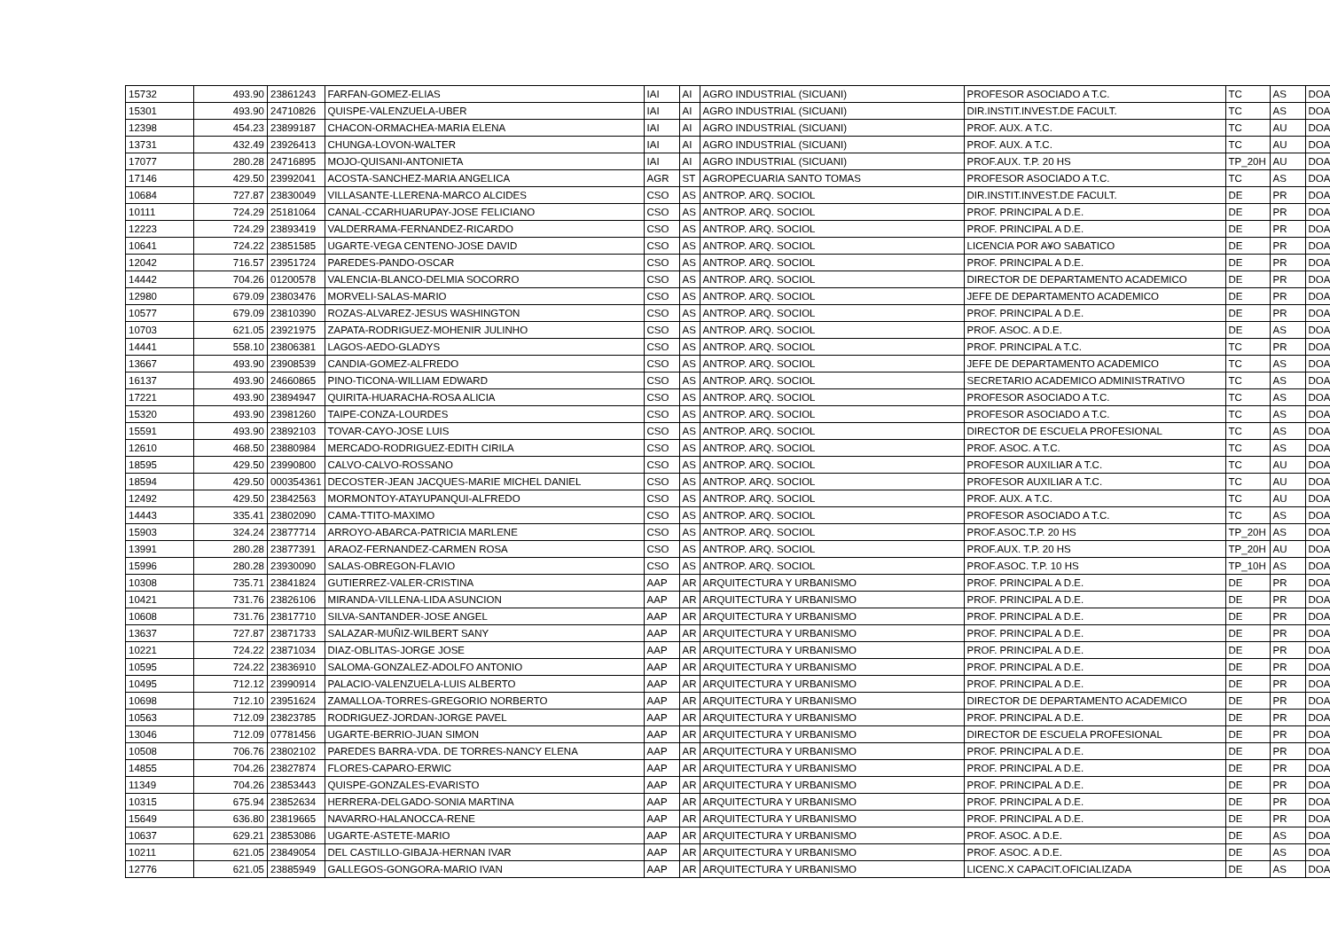| 15732 | 493.90 | 23861243 | FARFAN-GOMEZ-ELIAS | IAI | AI | AGRO INDUSTRIAL (SICUANI) | PROFESOR ASOCIADO A T.C. | TC | AS | DOA |
| 15301 | 493.90 | 24710826 | QUISPE-VALENZUELA-UBER | IAI | AI | AGRO INDUSTRIAL (SICUANI) | DIR.INSTIT.INVEST.DE FACULT. | TC | AS | DOA |
| 12398 | 454.23 | 23899187 | CHACON-ORMACHEA-MARIA ELENA | IAI | AI | AGRO INDUSTRIAL (SICUANI) | PROF. AUX. A T.C. | TC | AU | DOA |
| 13731 | 432.49 | 23926413 | CHUNGA-LOVON-WALTER | IAI | AI | AGRO INDUSTRIAL (SICUANI) | PROF. AUX. A T.C. | TC | AU | DOA |
| 17077 | 280.28 | 24716895 | MOJO-QUISANI-ANTONIETA | IAI | AI | AGRO INDUSTRIAL (SICUANI) | PROF.AUX. T.P. 20 HS | TP_20H | AU | DOA |
| 17146 | 429.50 | 23992041 | ACOSTA-SANCHEZ-MARIA ANGELICA | AGR | ST | AGROPECUARIA SANTO TOMAS | PROFESOR ASOCIADO A T.C. | TC | AS | DOA |
| 10684 | 727.87 | 23830049 | VILLASANTE-LLERENA-MARCO ALCIDES | CSO | AS | ANTROP. ARQ. SOCIOL | DIR.INSTIT.INVEST.DE FACULT. | DE | PR | DOA |
| 10111 | 724.29 | 25181064 | CANAL-CCARHUARUPAY-JOSE FELICIANO | CSO | AS | ANTROP. ARQ. SOCIOL | PROF. PRINCIPAL A D.E. | DE | PR | DOA |
| 12223 | 724.29 | 23893419 | VALDERRAMA-FERNANDEZ-RICARDO | CSO | AS | ANTROP. ARQ. SOCIOL | PROF. PRINCIPAL A D.E. | DE | PR | DOA |
| 10641 | 724.22 | 23851585 | UGARTE-VEGA CENTENO-JOSE DAVID | CSO | AS | ANTROP. ARQ. SOCIOL | LICENCIA POR A¥O SABATICO | DE | PR | DOA |
| 12042 | 716.57 | 23951724 | PAREDES-PANDO-OSCAR | CSO | AS | ANTROP. ARQ. SOCIOL | PROF. PRINCIPAL A D.E. | DE | PR | DOA |
| 14442 | 704.26 | 01200578 | VALENCIA-BLANCO-DELMIA SOCORRO | CSO | AS | ANTROP. ARQ. SOCIOL | DIRECTOR DE DEPARTAMENTO ACADEMICO | DE | PR | DOA |
| 12980 | 679.09 | 23803476 | MORVELI-SALAS-MARIO | CSO | AS | ANTROP. ARQ. SOCIOL | JEFE DE DEPARTAMENTO ACADEMICO | DE | PR | DOA |
| 10577 | 679.09 | 23810390 | ROZAS-ALVAREZ-JESUS WASHINGTON | CSO | AS | ANTROP. ARQ. SOCIOL | PROF. PRINCIPAL A D.E. | DE | PR | DOA |
| 10703 | 621.05 | 23921975 | ZAPATA-RODRIGUEZ-MOHENIR JULINHO | CSO | AS | ANTROP. ARQ. SOCIOL | PROF. ASOC. A D.E. | DE | AS | DOA |
| 14441 | 558.10 | 23806381 | LAGOS-AEDO-GLADYS | CSO | AS | ANTROP. ARQ. SOCIOL | PROF. PRINCIPAL A T.C. | TC | PR | DOA |
| 13667 | 493.90 | 23908539 | CANDIA-GOMEZ-ALFREDO | CSO | AS | ANTROP. ARQ. SOCIOL | JEFE DE DEPARTAMENTO ACADEMICO | TC | AS | DOA |
| 16137 | 493.90 | 24660865 | PINO-TICONA-WILLIAM EDWARD | CSO | AS | ANTROP. ARQ. SOCIOL | SECRETARIO ACADEMICO ADMINISTRATIVO | TC | AS | DOA |
| 17221 | 493.90 | 23894947 | QUIRITA-HUARACHA-ROSA ALICIA | CSO | AS | ANTROP. ARQ. SOCIOL | PROFESOR ASOCIADO A T.C. | TC | AS | DOA |
| 15320 | 493.90 | 23981260 | TAIPE-CONZA-LOURDES | CSO | AS | ANTROP. ARQ. SOCIOL | PROFESOR ASOCIADO A T.C. | TC | AS | DOA |
| 15591 | 493.90 | 23892103 | TOVAR-CAYO-JOSE LUIS | CSO | AS | ANTROP. ARQ. SOCIOL | DIRECTOR DE ESCUELA PROFESIONAL | TC | AS | DOA |
| 12610 | 468.50 | 23880984 | MERCADO-RODRIGUEZ-EDITH CIRILA | CSO | AS | ANTROP. ARQ. SOCIOL | PROF. ASOC. A T.C. | TC | AS | DOA |
| 18595 | 429.50 | 23990800 | CALVO-CALVO-ROSSANO | CSO | AS | ANTROP. ARQ. SOCIOL | PROFESOR AUXILIAR A T.C. | TC | AU | DOA |
| 18594 | 429.50 | 000354361 | DECOSTER-JEAN JACQUES-MARIE MICHEL DANIEL | CSO | AS | ANTROP. ARQ. SOCIOL | PROFESOR AUXILIAR A T.C. | TC | AU | DOA |
| 12492 | 429.50 | 23842563 | MORMONTOY-ATAYUPANQUI-ALFREDO | CSO | AS | ANTROP. ARQ. SOCIOL | PROF. AUX. A T.C. | TC | AU | DOA |
| 14443 | 335.41 | 23802090 | CAMA-TTITO-MAXIMO | CSO | AS | ANTROP. ARQ. SOCIOL | PROFESOR ASOCIADO A T.C. | TC | AS | DOA |
| 15903 | 324.24 | 23877714 | ARROYO-ABARCA-PATRICIA MARLENE | CSO | AS | ANTROP. ARQ. SOCIOL | PROF.ASOC.T.P. 20 HS | TP_20H | AS | DOA |
| 13991 | 280.28 | 23877391 | ARAOZ-FERNANDEZ-CARMEN ROSA | CSO | AS | ANTROP. ARQ. SOCIOL | PROF.AUX. T.P. 20 HS | TP_20H | AU | DOA |
| 15996 | 280.28 | 23930090 | SALAS-OBREGON-FLAVIO | CSO | AS | ANTROP. ARQ. SOCIOL | PROF.ASOC. T.P. 10 HS | TP_10H | AS | DOA |
| 10308 | 735.71 | 23841824 | GUTIERREZ-VALER-CRISTINA | AAP | AR | ARQUITECTURA Y URBANISMO | PROF. PRINCIPAL A D.E. | DE | PR | DOA |
| 10421 | 731.76 | 23826106 | MIRANDA-VILLENA-LIDA ASUNCION | AAP | AR | ARQUITECTURA Y URBANISMO | PROF. PRINCIPAL A D.E. | DE | PR | DOA |
| 10608 | 731.76 | 23817710 | SILVA-SANTANDER-JOSE ANGEL | AAP | AR | ARQUITECTURA Y URBANISMO | PROF. PRINCIPAL A D.E. | DE | PR | DOA |
| 13637 | 727.87 | 23871733 | SALAZAR-MUÑIZ-WILBERT SANY | AAP | AR | ARQUITECTURA Y URBANISMO | PROF. PRINCIPAL A D.E. | DE | PR | DOA |
| 10221 | 724.22 | 23871034 | DIAZ-OBLITAS-JORGE JOSE | AAP | AR | ARQUITECTURA Y URBANISMO | PROF. PRINCIPAL A D.E. | DE | PR | DOA |
| 10595 | 724.22 | 23836910 | SALOMA-GONZALEZ-ADOLFO ANTONIO | AAP | AR | ARQUITECTURA Y URBANISMO | PROF. PRINCIPAL A D.E. | DE | PR | DOA |
| 10495 | 712.12 | 23990914 | PALACIO-VALENZUELA-LUIS ALBERTO | AAP | AR | ARQUITECTURA Y URBANISMO | PROF. PRINCIPAL A D.E. | DE | PR | DOA |
| 10698 | 712.10 | 23951624 | ZAMALLOA-TORRES-GREGORIO NORBERTO | AAP | AR | ARQUITECTURA Y URBANISMO | DIRECTOR DE DEPARTAMENTO ACADEMICO | DE | PR | DOA |
| 10563 | 712.09 | 23823785 | RODRIGUEZ-JORDAN-JORGE PAVEL | AAP | AR | ARQUITECTURA Y URBANISMO | PROF. PRINCIPAL A D.E. | DE | PR | DOA |
| 13046 | 712.09 | 07781456 | UGARTE-BERRIO-JUAN SIMON | AAP | AR | ARQUITECTURA Y URBANISMO | DIRECTOR DE ESCUELA PROFESIONAL | DE | PR | DOA |
| 10508 | 706.76 | 23802102 | PAREDES BARRA-VDA. DE TORRES-NANCY ELENA | AAP | AR | ARQUITECTURA Y URBANISMO | PROF. PRINCIPAL A D.E. | DE | PR | DOA |
| 14855 | 704.26 | 23827874 | FLORES-CAPARO-ERWIC | AAP | AR | ARQUITECTURA Y URBANISMO | PROF. PRINCIPAL A D.E. | DE | PR | DOA |
| 11349 | 704.26 | 23853443 | QUISPE-GONZALES-EVARISTO | AAP | AR | ARQUITECTURA Y URBANISMO | PROF. PRINCIPAL A D.E. | DE | PR | DOA |
| 10315 | 675.94 | 23852634 | HERRERA-DELGADO-SONIA MARTINA | AAP | AR | ARQUITECTURA Y URBANISMO | PROF. PRINCIPAL A D.E. | DE | PR | DOA |
| 15649 | 636.80 | 23819665 | NAVARRO-HALANOCCA-RENE | AAP | AR | ARQUITECTURA Y URBANISMO | PROF. PRINCIPAL A D.E. | DE | PR | DOA |
| 10637 | 629.21 | 23853086 | UGARTE-ASTETE-MARIO | AAP | AR | ARQUITECTURA Y URBANISMO | PROF. ASOC. A D.E. | DE | AS | DOA |
| 10211 | 621.05 | 23849054 | DEL CASTILLO-GIBAJA-HERNAN IVAR | AAP | AR | ARQUITECTURA Y URBANISMO | PROF. ASOC. A D.E. | DE | AS | DOA |
| 12776 | 621.05 | 23885949 | GALLEGOS-GONGORA-MARIO IVAN | AAP | AR | ARQUITECTURA Y URBANISMO | LICENC.X CAPACIT.OFICIALIZADA | DE | AS | DOA |